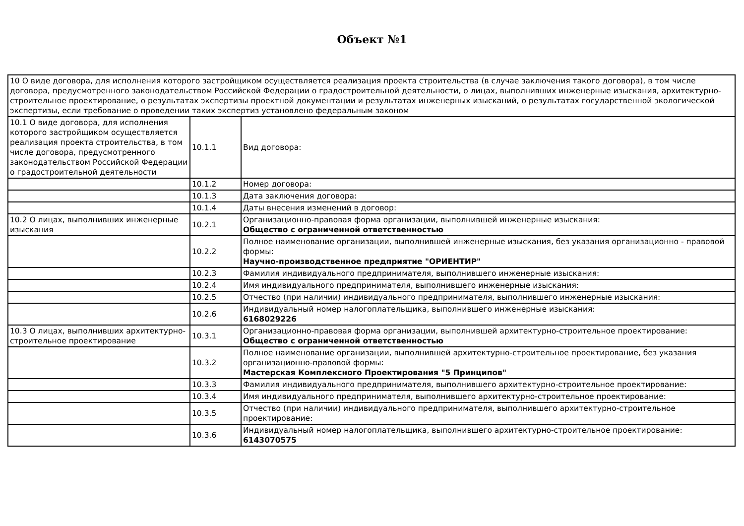Объект №1
| 10 О виде договора, для исполнения которого застройщиком осуществляется реализация проекта строительства (в случае заключения такого договора), в том числе договора, предусмотренного законодательством Российской Федерации о градостроительной деятельности, о лицах, выполнивших инженерные изыскания, архитектурно-строительное проектирование, о результатах экспертизы проектной документации и результатах инженерных изысканий, о результатах государственной экологической экспертизы, если требование о проведении таких экспертиз установлено федеральным законом | | |
| 10.1 О виде договора, для исполнения которого застройщиком осуществляется реализация проекта строительства, в том числе договора, предусмотренного законодательством Российской Федерации о градостроительной деятельности | 10.1.1 | Вид договора: |
| | 10.1.2 | Номер договора: |
| | 10.1.3 | Дата заключения договора: |
| | 10.1.4 | Даты внесения изменений в договор: |
| 10.2 О лицах, выполнивших инженерные изыскания | 10.2.1 | Организационно-правовая форма организации, выполнившей инженерные изыскания: Общество с ограниченной ответственностью |
| | 10.2.2 | Полное наименование организации, выполнившей инженерные изыскания, без указания организационно - правовой формы: Научно-производственное предприятие "ОРИЕНТИР" |
| | 10.2.3 | Фамилия индивидуального предпринимателя, выполнившего инженерные изыскания: |
| | 10.2.4 | Имя индивидуального предпринимателя, выполнившего инженерные изыскания: |
| | 10.2.5 | Отчество (при наличии) индивидуального предпринимателя, выполнившего инженерные изыскания: |
| | 10.2.6 | Индивидуальный номер налогоплательщика, выполнившего инженерные изыскания: 6168029226 |
| 10.3 О лицах, выполнивших архитектурно-строительное проектирование | 10.3.1 | Организационно-правовая форма организации, выполнившей архитектурно-строительное проектирование: Общество с ограниченной ответственностью |
| | 10.3.2 | Полное наименование организации, выполнившей архитектурно-строительное проектирование, без указания организационно-правовой формы: Мастерская Комплексного Проектирования "5 Принципов" |
| | 10.3.3 | Фамилия индивидуального предпринимателя, выполнившего архитектурно-строительное проектирование: |
| | 10.3.4 | Имя индивидуального предпринимателя, выполнившего архитектурно-строительное проектирование: |
| | 10.3.5 | Отчество (при наличии) индивидуального предпринимателя, выполнившего архитектурно-строительное проектирование: |
| | 10.3.6 | Индивидуальный номер налогоплательщика, выполнившего архитектурно-строительное проектирование: 6143070575 |